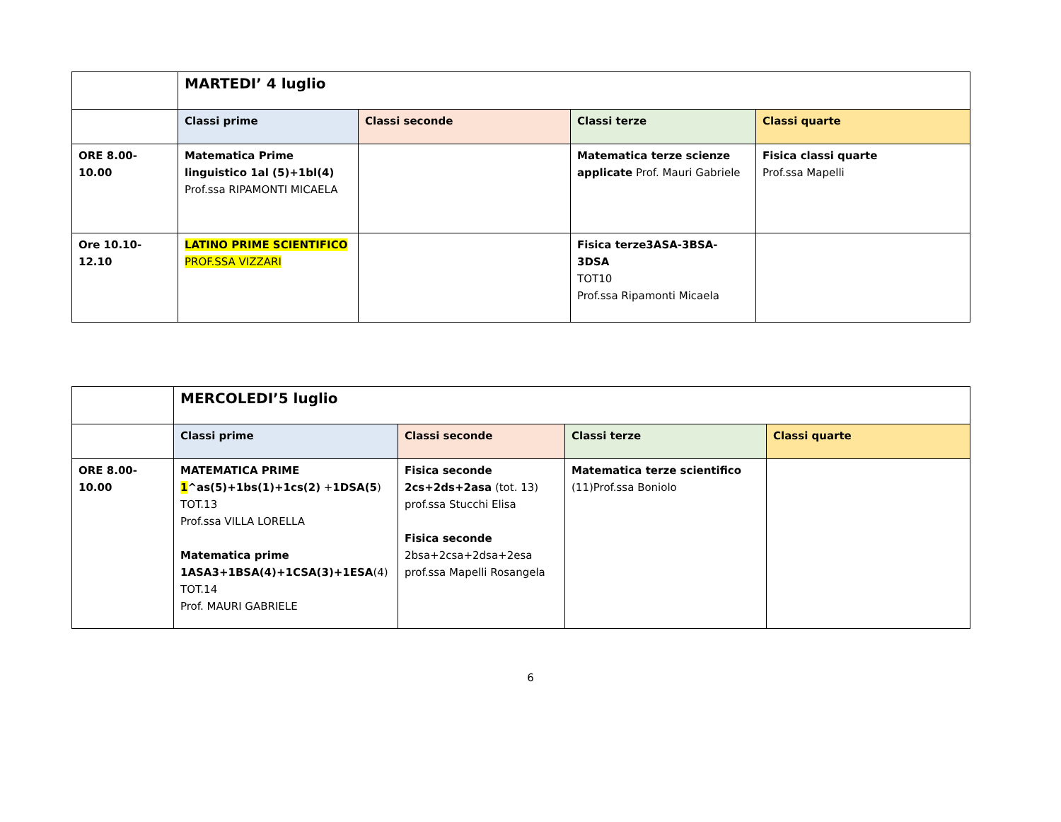| | MARTEDI’ 4 luglio | | | |
| | Classi prime | Classi seconde | Classi terze | Classi quarte |
| ORE 8.00- 10.00 | Matematica Prime linguistico 1al (5)+1bl(4) Prof.ssa RIPAMONTI MICAELA | | Matematica terze scienze applicate Prof. Mauri Gabriele | Fisica classi quarte Prof.ssa Mapelli |
| Ore 10.10- 12.10 | LATINO PRIME SCIENTIFICO PROF.SSA VIZZARI | | Fisica terze3ASA-3BSA-3DSA TOT10 Prof.ssa Ripamonti Micaela | |
| | MERCOLEDI’5 luglio | | | |
| | Classi prime | Classi seconde | Classi terze | Classi quarte |
| ORE 8.00- 10.00 | MATEMATICA PRIME 1 ^as(5)+1bs(1)+1cs(2) + 1DSA(5 ) TOT.13 Prof.ssa VILLA LORELLA Matematica prime 1ASA3+1BSA(4)+1CSA(3)+1ESA (4) TOT.14 Prof. MAURI GABRIELE | Fisica seconde 2cs+2ds+2asa (tot. 13) prof.ssa Stucchi Elisa Fisica seconde 2bsa+2csa+2dsa+2esa prof.ssa Mapelli Rosangela | Matematica terze scientifico (11)Prof.ssa Boniolo | |
6